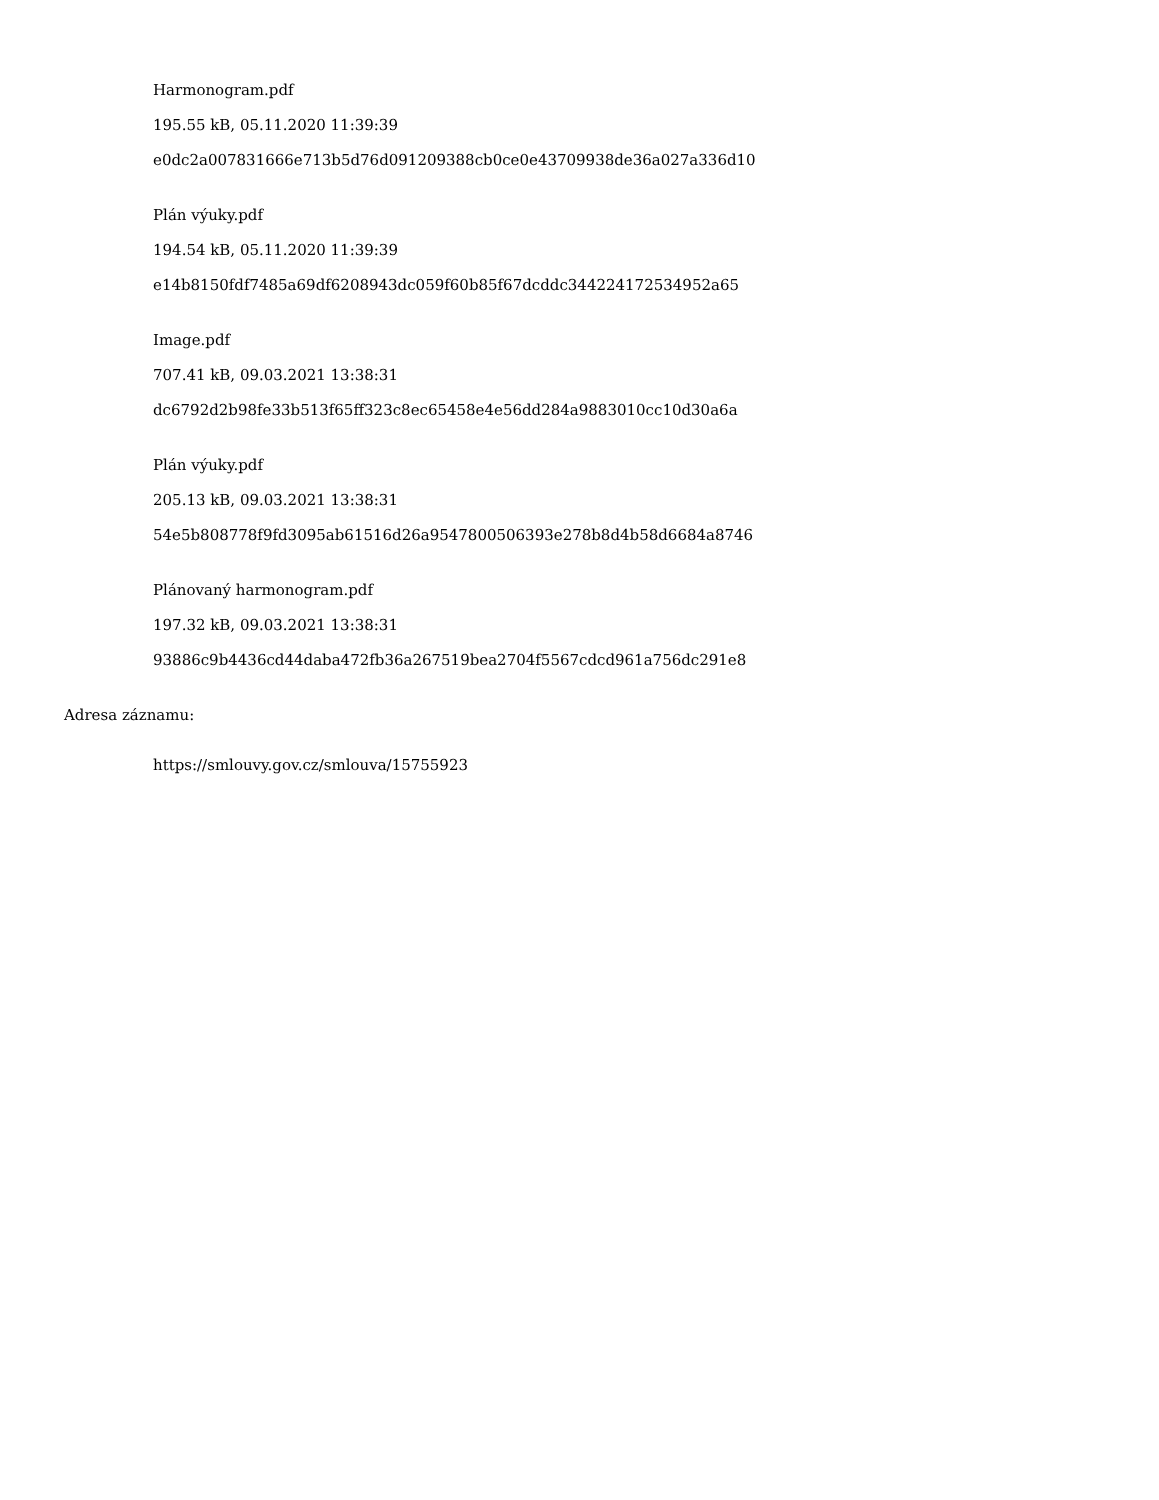Harmonogram.pdf
195.55 kB, 05.11.2020 11:39:39
e0dc2a007831666e713b5d76d091209388cb0ce0e43709938de36a027a336d10
Plán výuky.pdf
194.54 kB, 05.11.2020 11:39:39
e14b8150fdf7485a69df6208943dc059f60b85f67dcddc344224172534952a65
Image.pdf
707.41 kB, 09.03.2021 13:38:31
dc6792d2b98fe33b513f65ff323c8ec65458e4e56dd284a9883010cc10d30a6a
Plán výuky.pdf
205.13 kB, 09.03.2021 13:38:31
54e5b808778f9fd3095ab61516d26a9547800506393e278b8d4b58d6684a8746
Plánovaný harmonogram.pdf
197.32 kB, 09.03.2021 13:38:31
93886c9b4436cd44daba472fb36a267519bea2704f5567cdcd961a756dc291e8
Adresa záznamu:
https://smlouvy.gov.cz/smlouva/15755923